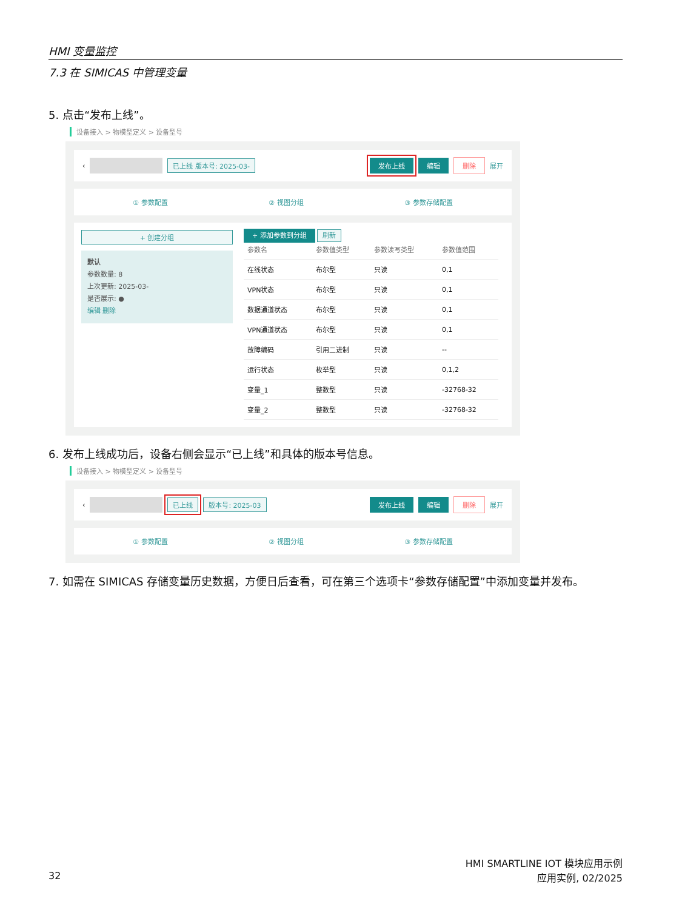HMI 变量监控
7.3 在 SIMICAS 中管理变量
5. 点击“发布上线”。
设备接入 > 物模型定义 > 设备型号
‹ 已上线 版本号: 2025-03- 发布上线 编辑 删除 展开
① 参数配置 ② 视图分组 ③ 参数存储配置
+ 创建分组
默认
参数数量: 8
上次更新: 2025-03-
是否展示: ●
编辑 删除
+ 添加参数到分组 刷新
| 参数名 | 参数值类型 | 参数读写类型 | 参数值范围 |
| --- | --- | --- | --- |
| 在线状态 | 布尔型 | 只读 | 0,1 |
| VPN状态 | 布尔型 | 只读 | 0,1 |
| 数据通道状态 | 布尔型 | 只读 | 0,1 |
| VPN通道状态 | 布尔型 | 只读 | 0,1 |
| 故障编码 | 引用二进制 | 只读 | -- |
| 运行状态 | 枚举型 | 只读 | 0,1,2 |
| 变量_1 | 整数型 | 只读 | -32768-32 |
| 变量_2 | 整数型 | 只读 | -32768-32 |
6. 发布上线成功后，设备右侧会显示“已上线”和具体的版本号信息。
设备接入 > 物模型定义 > 设备型号
‹ 已上线 版本号: 2025-03 发布上线 编辑 删除 展开
① 参数配置 ② 视图分组 ③ 参数存储配置
7. 如需在 SIMICAS 存储变量历史数据，方便日后查看，可在第三个选项卡“参数存储配置”中添加变量并发布。
HMI SMARTLINE IOT 模块应用示例
32 应用实例, 02/2025